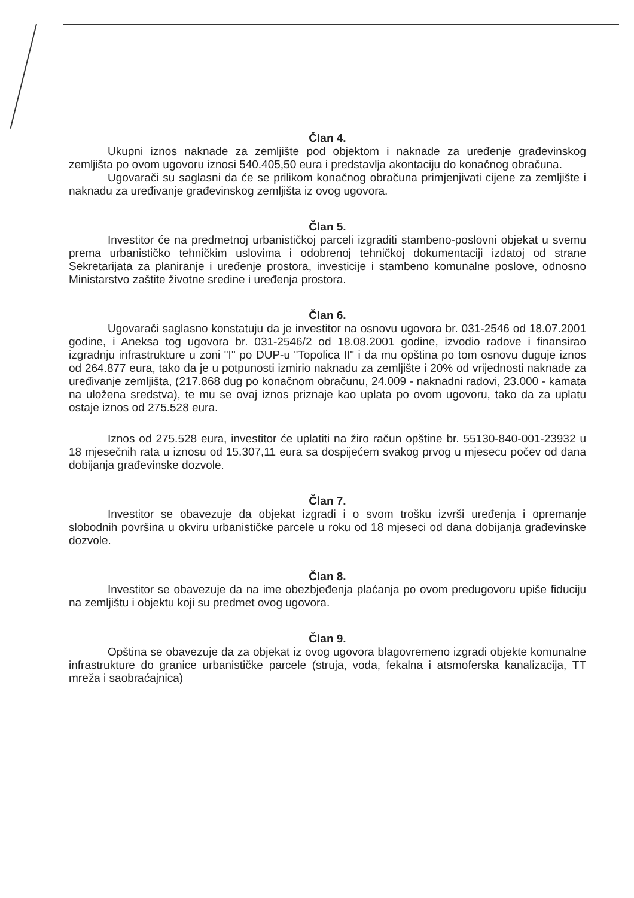Član 4.
Ukupni iznos naknade za zemljište pod objektom i naknade za uređenje građevinskog zemljišta po ovom ugovoru iznosi 540.405,50 eura i predstavlja akontaciju do konačnog obračuna.
Ugovarači su saglasni da će se prilikom konačnog obračuna primjenjivati cijene za zemljište i naknadu za uređivanje građevinskog zemljišta iz ovog ugovora.
Član 5.
Investitor će na predmetnoj urbanističkoj parceli izgraditi stambeno-poslovni objekat u svemu prema urbanističko tehničkim uslovima i odobrenoj tehničkoj dokumentaciji izdatoj od strane Sekretarijata za planiranje i uređenje prostora, investicije i stambeno komunalne poslove, odnosno Ministarstvo zaštite životne sredine i uređenja prostora.
Član 6.
Ugovarači saglasno konstatuju da je investitor na osnovu ugovora br. 031-2546 od 18.07.2001 godine, i Aneksa tog ugovora br. 031-2546/2 od 18.08.2001 godine, izvodio radove i finansirao izgradnju infrastrukture u zoni "I" po DUP-u "Topolica II" i da mu opština po tom osnovu duguje iznos od 264.877 eura, tako da je u potpunosti izmirio naknadu za zemljište i 20% od vrijednosti naknade za uređivanje zemljišta, (217.868 dug po konačnom obračunu, 24.009 - naknadni radovi, 23.000 - kamata na uložena sredstva), te mu se ovaj iznos priznaje kao uplata po ovom ugovoru, tako da za uplatu ostaje iznos od 275.528 eura.
Iznos od 275.528 eura, investitor će uplatiti na žiro račun opštine br. 55130-840-001-23932 u 18 mjesečnih rata u iznosu od 15.307,11 eura sa dospijećem svakog prvog u mjesecu počev od dana dobijanja građevinske dozvole.
Član 7.
Investitor se obavezuje da objekat izgradi i o svom trošku izvrši uređenja i opremanje slobodnih površina u okviru urbanističke parcele u roku od 18 mjeseci od dana dobijanja građevinske dozvole.
Član 8.
Investitor se obavezuje da na ime obezbjeđenja plaćanja po ovom predugovoru upiše fiduciju na zemljištu i objektu koji su predmet ovog ugovora.
Član 9.
Opština se obavezuje da za objekat iz ovog ugovora blagovremeno izgradi objekte komunalne infrastrukture do granice urbanističke parcele (struja, voda, fekalna i atsmoferska kanalizacija, TT mreža i saobraćajnica)